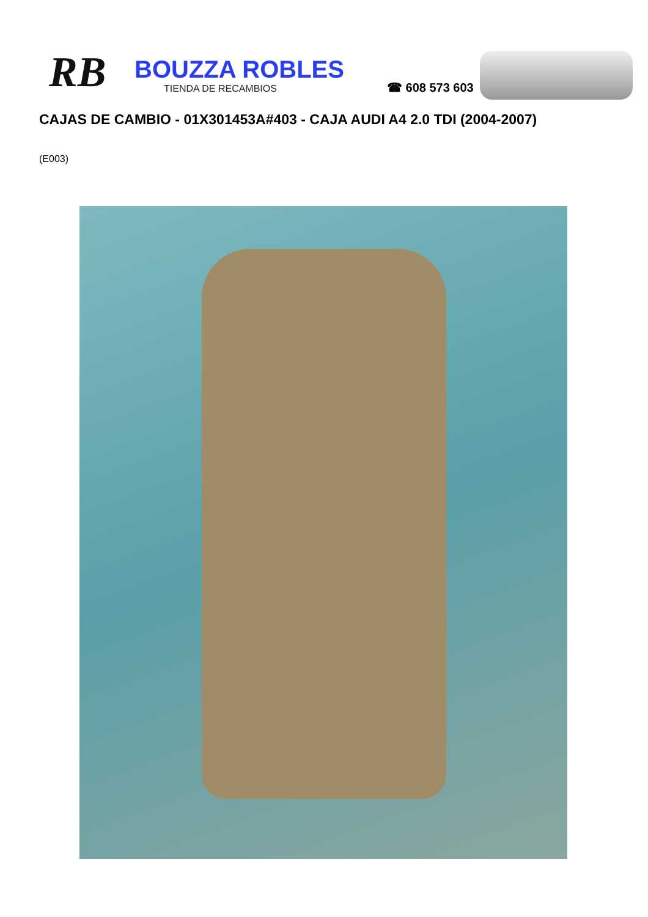RB
BOUZZA ROBLES
TIENDA DE RECAMBIOS
☎ 608 573 603
CAJAS DE CAMBIO - 01X301453A#403 - CAJA AUDI A4 2.0 TDI (2004-2007)
(E003)